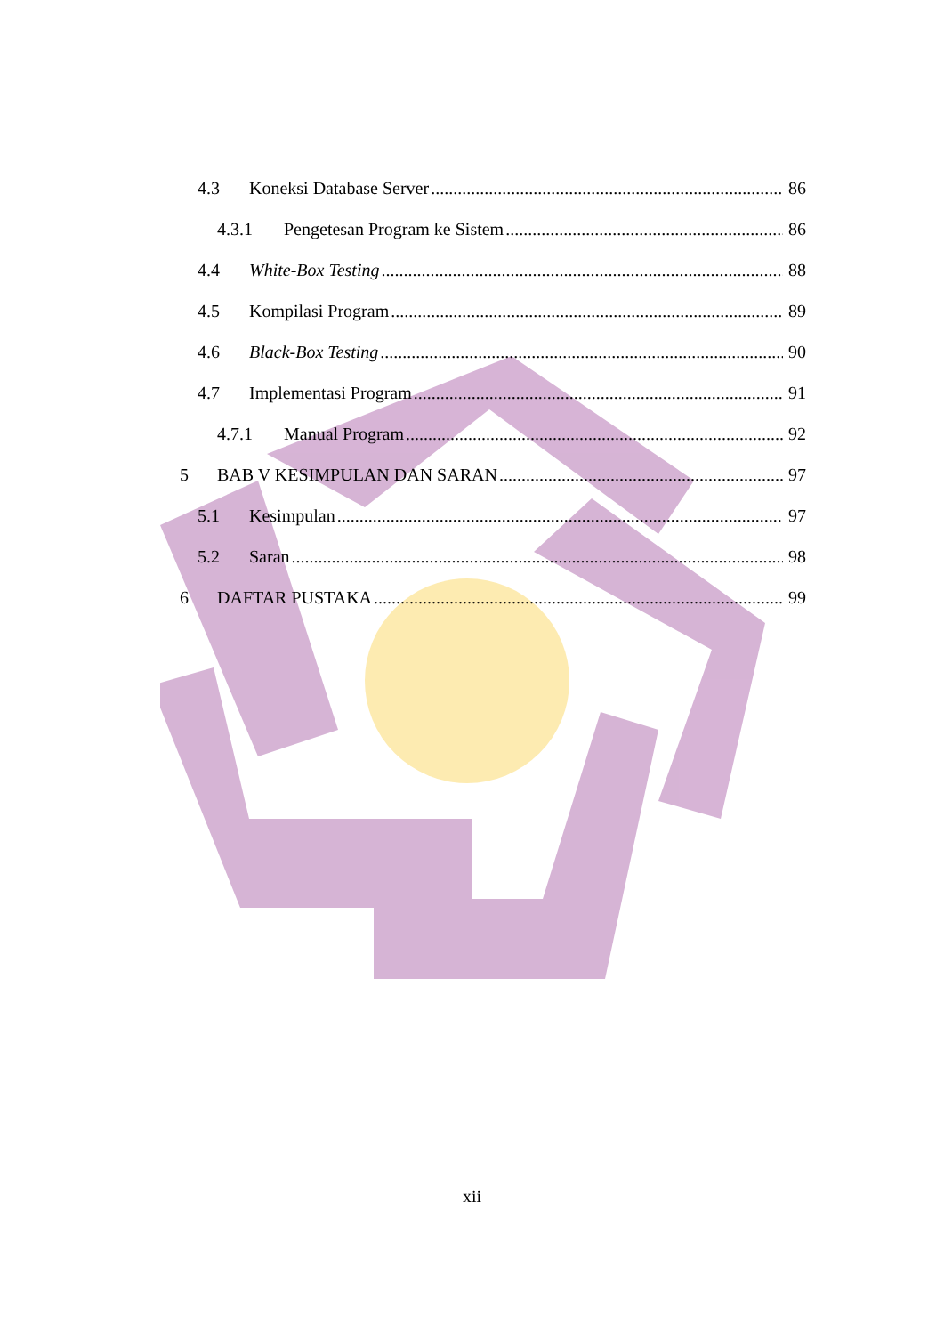4.3 Koneksi Database Server 86
4.3.1 Pengetesan Program ke Sistem 86
4.4 White-Box Testing 88
4.5 Kompilasi Program 89
4.6 Black-Box Testing 90
4.7 Implementasi Program 91
4.7.1 Manual Program 92
5 BAB V KESIMPULAN DAN SARAN 97
5.1 Kesimpulan 97
5.2 Saran 98
6 DAFTAR PUSTAKA 99
xii